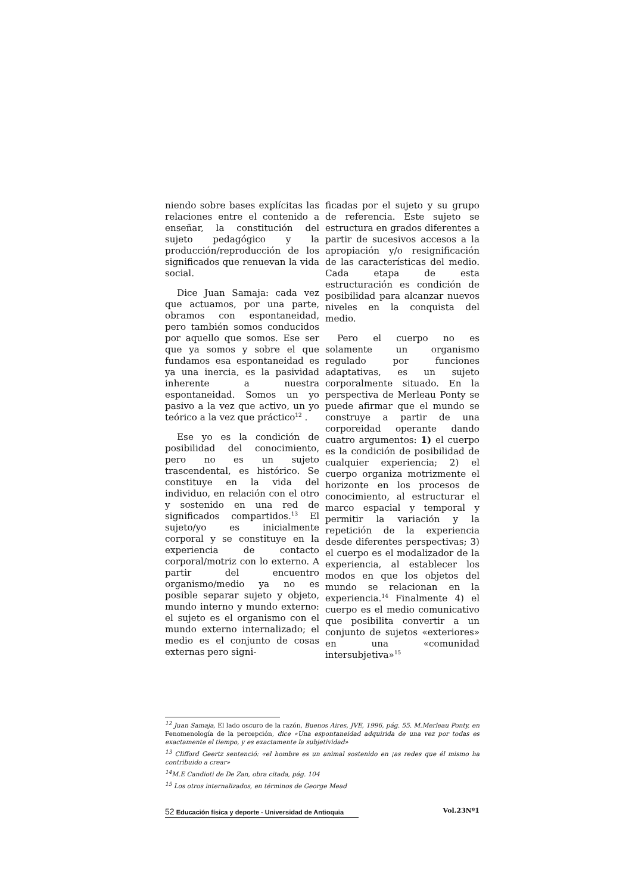niendo sobre bases explícitas las relaciones entre el contenido a enseñar, la constitución del sujeto pedagógico y la producción/reproducción de los significados que renuevan la vida social.
Dice Juan Samaja: cada vez que actuamos, por una parte, obramos con espontaneidad, pero también somos conducidos por aquello que somos. Ese ser que ya somos y sobre el que fundamos esa espontaneidad es ya una inercia, es la pasividad inherente a nuestra espontaneidad. Somos un yo pasivo a la vez que activo, un yo teórico a la vez que práctico<sup>12</sup> .
Ese yo es la condición de posibilidad del conocimiento, pero no es un sujeto trascendental, es histórico. Se constituye en la vida del individuo, en relación con el otro y sostenido en una red de significados compartidos.<sup>13</sup> El sujeto/yo es inicialmente corporal y se constituye en la experiencia de contacto corporal/motriz con lo externo. A partir del encuentro organismo/medio ya no es posible separar sujeto y objeto, mundo interno y mundo externo: el sujeto es el organismo con el mundo externo internalizado; el medio es el conjunto de cosas externas pero signi-
ficadas por el sujeto y su grupo de referencia. Este sujeto se estructura en grados diferentes a partir de sucesivos accesos a la apropiación y/o resignificación de las características del medio. Cada etapa de esta estructuración es condición de posibilidad para alcanzar nuevos niveles en la conquista del medio.
Pero el cuerpo no es solamente un organismo regulado por funciones adaptativas, es un sujeto corporalmente situado. En la perspectiva de Merleau Ponty se puede afirmar que el mundo se construye a partir de una corporeidad operante dando cuatro argumentos: 1) el cuerpo es la condición de posibilidad de cualquier experiencia; 2) el cuerpo organiza motrizmente el horizonte en los procesos de conocimiento, al estructurar el marco espacial y temporal y permitir la variación y la repetición de la experiencia desde diferentes perspectivas; 3) el cuerpo es el modalizador de la experiencia, al establecer los modos en que los objetos del mundo se relacionan en la experiencia.<sup>14</sup> Finalmente 4) el cuerpo es el medio comunicativo que posibilita convertir a un conjunto de sujetos «exteriores» en una «comunidad intersubjetiva»<sup>15</sup>
<sup>12</sup> Juan Samaja, El lado oscuro de la razón, Buenos Aires, JVE, 1996, pág. 55. M.Merleau Ponty, en Fenomenología de la percepción, dice «Una espontaneidad adquirida de una vez por todas es exactamente el tiempo, y es exactamente la subjetividad»
<sup>13</sup> Clifford Geertz sentenció: «el hombre es un animal sostenido en ¡as redes que él mismo ha contribuido a crear»
<sup>14</sup> M.E Candioti de De Zan, obra citada, pág. 104
<sup>15</sup> Los otros internalizados, en términos de George Mead
52 Educación física y deporte - Universidad de Antioquia
Vol.23Nº1